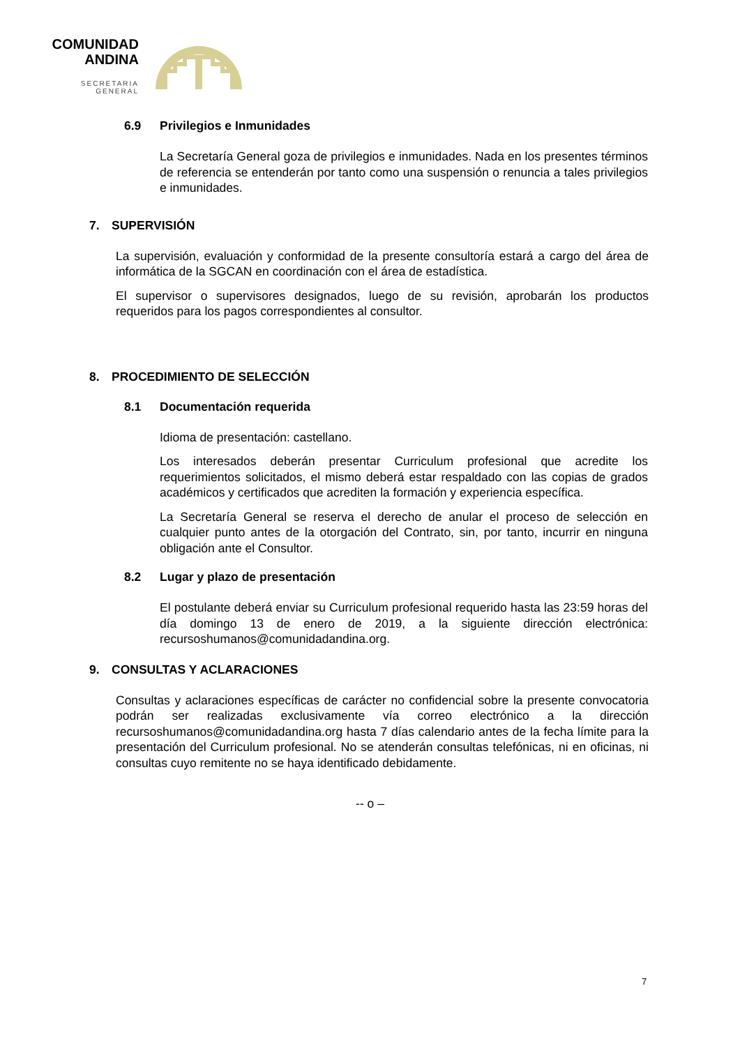COMUNIDAD
ANDINA
SECRETARIA GENERAL
6.9 Privilegios e Inmunidades
La Secretaría General goza de privilegios e inmunidades. Nada en los presentes términos de referencia se entenderán por tanto como una suspensión o renuncia a tales privilegios e inmunidades.
7. SUPERVISIÓN
La supervisión, evaluación y conformidad de la presente consultoría estará a cargo del área de informática de la SGCAN en coordinación con el área de estadística.
El supervisor o supervisores designados, luego de su revisión, aprobarán los productos requeridos para los pagos correspondientes al consultor.
8. PROCEDIMIENTO DE SELECCIÓN
8.1 Documentación requerida
Idioma de presentación: castellano.
Los interesados deberán presentar Curriculum profesional que acredite los requerimientos solicitados, el mismo deberá estar respaldado con las copias de grados académicos y certificados que acrediten la formación y experiencia específica.
La Secretaría General se reserva el derecho de anular el proceso de selección en cualquier punto antes de la otorgación del Contrato, sin, por tanto, incurrir en ninguna obligación ante el Consultor.
8.2 Lugar y plazo de presentación
El postulante deberá enviar su Curriculum profesional requerido hasta las 23:59 horas del día domingo 13 de enero de 2019, a la siguiente dirección electrónica: recursoshumanos@comunidadandina.org.
9. CONSULTAS Y ACLARACIONES
Consultas y aclaraciones específicas de carácter no confidencial sobre la presente convocatoria podrán ser realizadas exclusivamente vía correo electrónico a la dirección recursoshumanos@comunidadandina.org hasta 7 días calendario antes de la fecha límite para la presentación del Curriculum profesional. No se atenderán consultas telefónicas, ni en oficinas, ni consultas cuyo remitente no se haya identificado debidamente.
-- o –
7